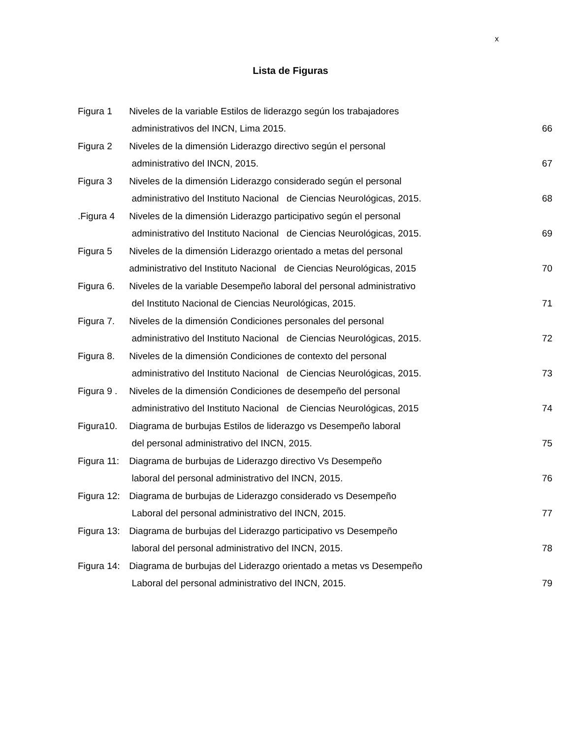x
Lista de Figuras
| Figura 1 | Niveles de la variable Estilos de liderazgo según los trabajadores | |
| | administrativos del INCN, Lima 2015. | 66 |
| Figura 2 | Niveles de la dimensión Liderazgo directivo según el personal | |
| | administrativo del INCN, 2015. | 67 |
| Figura 3 | Niveles de la dimensión Liderazgo considerado según el personal | |
| | administrativo del Instituto Nacional de Ciencias Neurológicas, 2015. | 68 |
| .Figura 4 | Niveles de la dimensión Liderazgo participativo según el personal | |
| | administrativo del Instituto Nacional de Ciencias Neurológicas, 2015. | 69 |
| Figura 5 | Niveles de la dimensión Liderazgo orientado a metas del personal | |
| | administrativo del Instituto Nacional de Ciencias Neurológicas, 2015 | 70 |
| Figura 6. | Niveles de la variable Desempeño laboral del personal administrativo | |
| | del Instituto Nacional de Ciencias Neurológicas, 2015. | 71 |
| Figura 7. | Niveles de la dimensión Condiciones personales del personal | |
| | administrativo del Instituto Nacional de Ciencias Neurológicas, 2015. | 72 |
| Figura 8. | Niveles de la dimensión Condiciones de contexto del personal | |
| | administrativo del Instituto Nacional de Ciencias Neurológicas, 2015. | 73 |
| Figura 9 . | Niveles de la dimensión Condiciones de desempeño del personal | |
| | administrativo del Instituto Nacional de Ciencias Neurológicas, 2015 | 74 |
| Figura10. | Diagrama de burbujas Estilos de liderazgo vs Desempeño laboral | |
| | del personal administrativo del INCN, 2015. | 75 |
| Figura 11: | Diagrama de burbujas de Liderazgo directivo Vs Desempeño | |
| | laboral del personal administrativo del INCN, 2015. | 76 |
| Figura 12: | Diagrama de burbujas de Liderazgo considerado vs Desempeño | |
| | Laboral del personal administrativo del INCN, 2015. | 77 |
| Figura 13: | Diagrama de burbujas del Liderazgo participativo vs Desempeño | |
| | laboral del personal administrativo del INCN, 2015. | 78 |
| Figura 14: | Diagrama de burbujas del Liderazgo orientado a metas vs Desempeño | |
| | Laboral del personal administrativo del INCN, 2015. | 79 |